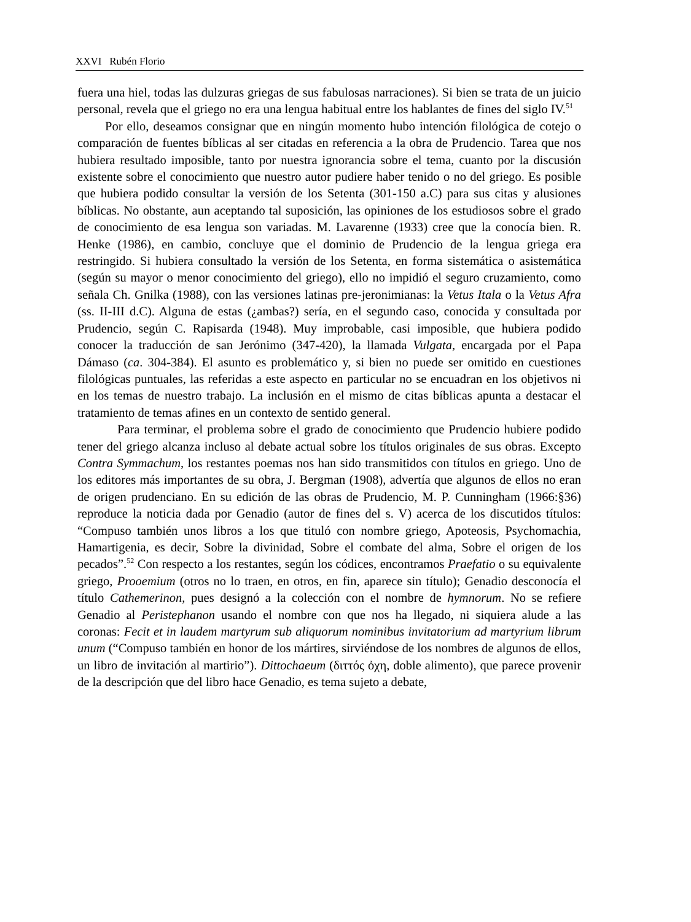XXVI Rubén Florio
fuera una hiel, todas las dulzuras griegas de sus fabulosas narraciones). Si bien se trata de un juicio personal, revela que el griego no era una lengua habitual entre los hablantes de fines del siglo IV.<sup>51</sup>
Por ello, deseamos consignar que en ningún momento hubo intención filológica de cotejo o comparación de fuentes bíblicas al ser citadas en referencia a la obra de Prudencio. Tarea que nos hubiera resultado imposible, tanto por nuestra ignorancia sobre el tema, cuanto por la discusión existente sobre el conocimiento que nuestro autor pudiere haber tenido o no del griego. Es posible que hubiera podido consultar la versión de los Setenta (301-150 a.C) para sus citas y alusiones bíblicas. No obstante, aun aceptando tal suposición, las opiniones de los estudiosos sobre el grado de conocimiento de esa lengua son variadas. M. Lavarenne (1933) cree que la conocía bien. R. Henke (1986), en cambio, concluye que el dominio de Prudencio de la lengua griega era restringido. Si hubiera consultado la versión de los Setenta, en forma sistemática o asistemática (según su mayor o menor conocimiento del griego), ello no impidió el seguro cruzamiento, como señala Ch. Gnilka (1988), con las versiones latinas pre-jeronimianas: la Vetus Itala o la Vetus Afra (ss. II-III d.C). Alguna de estas (¿ambas?) sería, en el segundo caso, conocida y consultada por Prudencio, según C. Rapisarda (1948). Muy improbable, casi imposible, que hubiera podido conocer la traducción de san Jerónimo (347-420), la llamada Vulgata, encargada por el Papa Dámaso (ca. 304-384). El asunto es problemático y, si bien no puede ser omitido en cuestiones filológicas puntuales, las referidas a este aspecto en particular no se encuadran en los objetivos ni en los temas de nuestro trabajo. La inclusión en el mismo de citas bíblicas apunta a destacar el tratamiento de temas afines en un contexto de sentido general.
Para terminar, el problema sobre el grado de conocimiento que Prudencio hubiere podido tener del griego alcanza incluso al debate actual sobre los títulos originales de sus obras. Excepto Contra Symmachum, los restantes poemas nos han sido transmitidos con títulos en griego. Uno de los editores más importantes de su obra, J. Bergman (1908), advertía que algunos de ellos no eran de origen prudenciano. En su edición de las obras de Prudencio, M. P. Cunningham (1966:§36) reproduce la noticia dada por Genadio (autor de fines del s. V) acerca de los discutidos títulos: “Compuso también unos libros a los que tituló con nombre griego, Apoteosis, Psychomachia, Hamartigenia, es decir, Sobre la divinidad, Sobre el combate del alma, Sobre el origen de los pecados”.<sup>52</sup> Con respecto a los restantes, según los códices, encontramos Praefatio o su equivalente griego, Prooemium (otros no lo traen, en otros, en fin, aparece sin título); Genadio desconocía el título Cathemerinon, pues designó a la colección con el nombre de hymnorum. No se refiere Genadio al Peristephanon usando el nombre con que nos ha llegado, ni siquiera alude a las coronas: Fecit et in laudem martyrum sub aliquorum nominibus invitatorium ad martyrium librum unum (“Compuso también en honor de los mártires, sirviéndose de los nombres de algunos de ellos, un libro de invitación al martirio”). Dittochaeum (διττός ὀχη, doble alimento), que parece provenir de la descripción que del libro hace Genadio, es tema sujeto a debate,